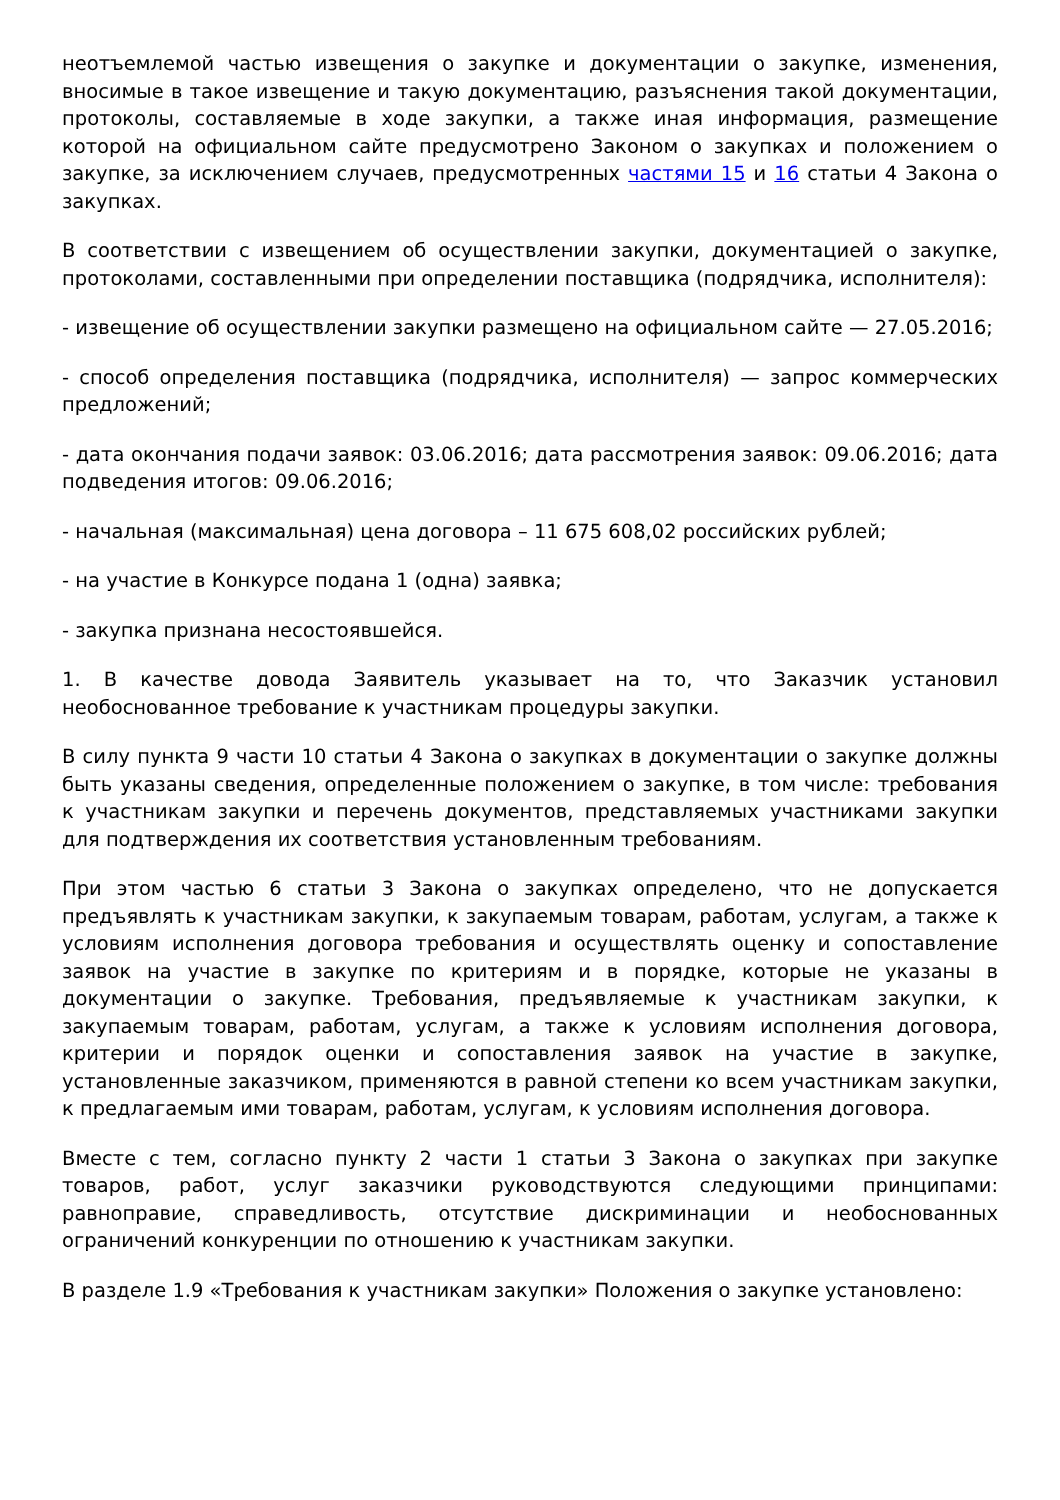неотъемлемой частью извещения о закупке и документации о закупке, изменения, вносимые в такое извещение и такую документацию, разъяснения такой документации, протоколы, составляемые в ходе закупки, а также иная информация, размещение которой на официальном сайте предусмотрено Законом о закупках и положением о закупке, за исключением случаев, предусмотренных частями 15 и 16 статьи 4 Закона о закупках.
В соответствии с извещением об осуществлении закупки, документацией о закупке, протоколами, составленными при определении поставщика (подрядчика, исполнителя):
- извещение об осуществлении закупки размещено на официальном сайте — 27.05.2016;
- способ определения поставщика (подрядчика, исполнителя) — запрос коммерческих предложений;
- дата окончания подачи заявок: 03.06.2016; дата рассмотрения заявок: 09.06.2016; дата подведения итогов: 09.06.2016;
- начальная (максимальная) цена договора – 11 675 608,02 российских рублей;
- на участие в Конкурсе подана 1 (одна) заявка;
- закупка признана несостоявшейся.
1. В качестве довода Заявитель указывает на то, что Заказчик установил необоснованное требование к участникам процедуры закупки.
В силу пункта 9 части 10 статьи 4 Закона о закупках в документации о закупке должны быть указаны сведения, определенные положением о закупке, в том числе: требования к участникам закупки и перечень документов, представляемых участниками закупки для подтверждения их соответствия установленным требованиям.
При этом частью 6 статьи 3 Закона о закупках определено, что не допускается предъявлять к участникам закупки, к закупаемым товарам, работам, услугам, а также к условиям исполнения договора требования и осуществлять оценку и сопоставление заявок на участие в закупке по критериям и в порядке, которые не указаны в документации о закупке. Требования, предъявляемые к участникам закупки, к закупаемым товарам, работам, услугам, а также к условиям исполнения договора, критерии и порядок оценки и сопоставления заявок на участие в закупке, установленные заказчиком, применяются в равной степени ко всем участникам закупки, к предлагаемым ими товарам, работам, услугам, к условиям исполнения договора.
Вместе с тем, согласно пункту 2 части 1 статьи 3 Закона о закупках при закупке товаров, работ, услуг заказчики руководствуются следующими принципами: равноправие, справедливость, отсутствие дискриминации и необоснованных ограничений конкуренции по отношению к участникам закупки.
В разделе 1.9 «Требования к участникам закупки» Положения о закупке установлено: